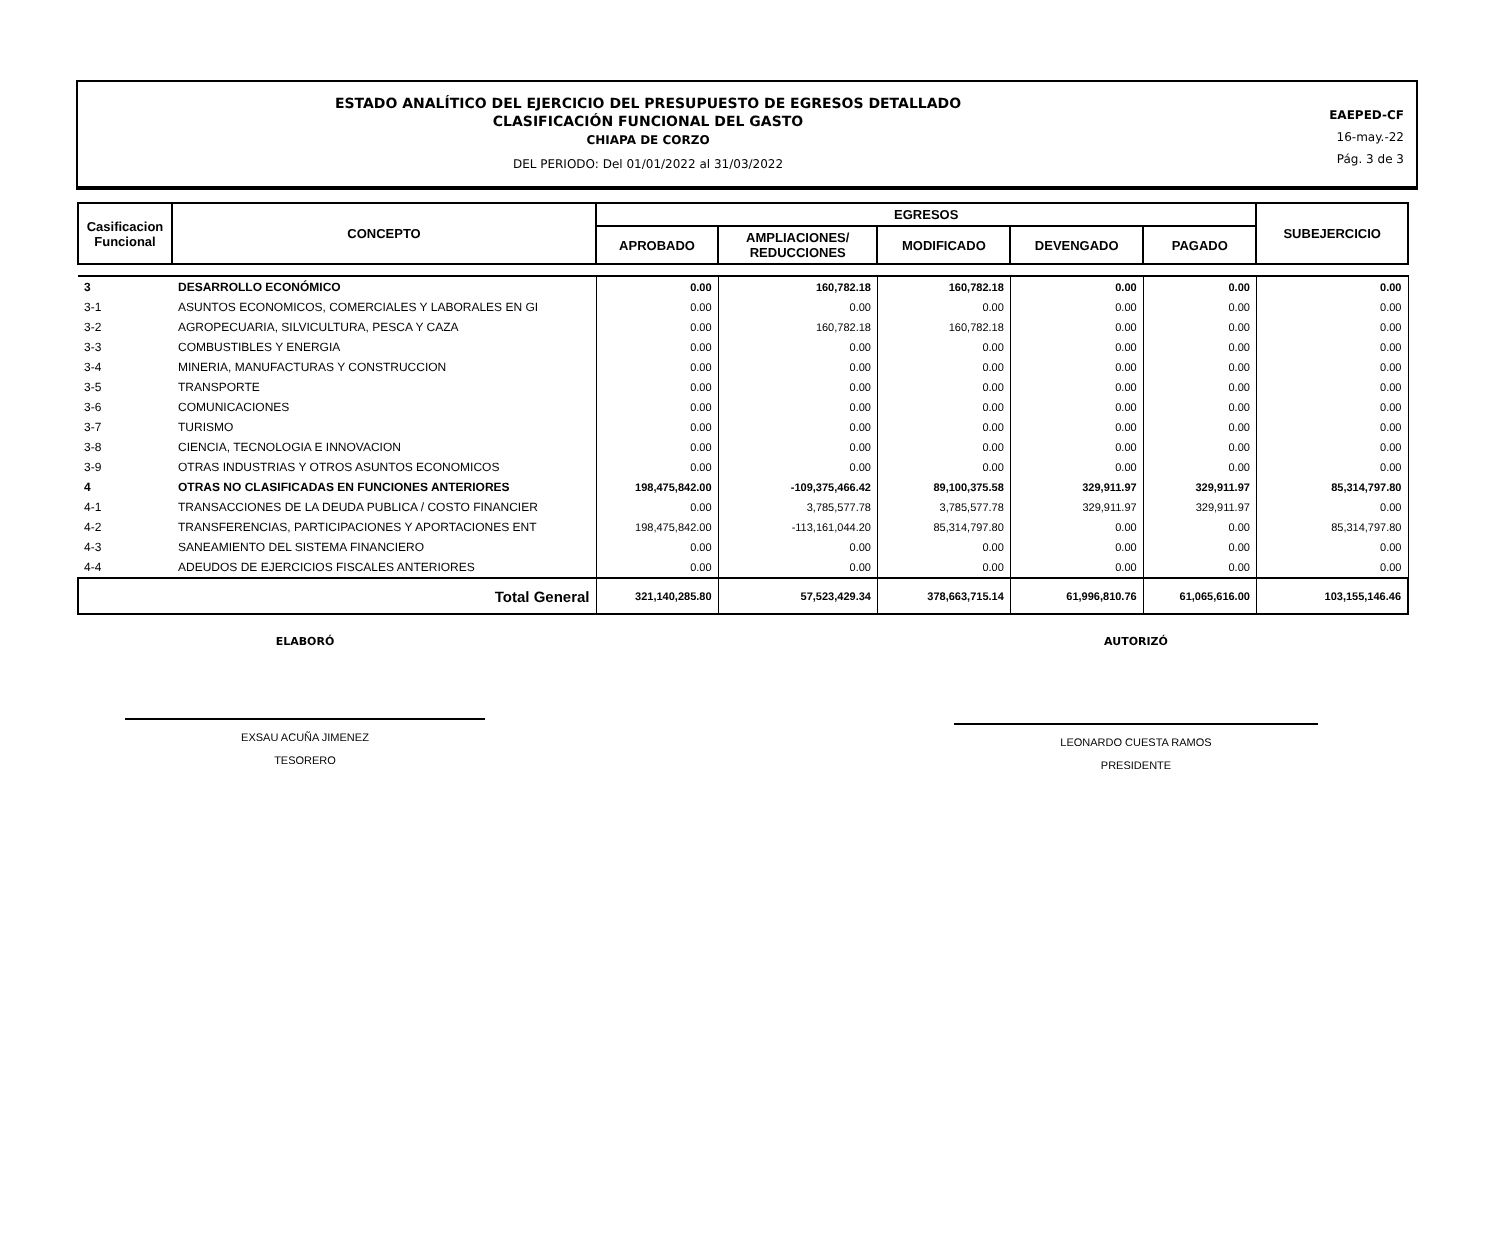ESTADO ANALÍTICO DEL EJERCICIO DEL PRESUPUESTO DE EGRESOS DETALLADO
CLASIFICACIÓN FUNCIONAL DEL GASTO
CHIAPA DE CORZO
DEL PERIODO: Del 01/01/2022 al 31/03/2022
EAEPED-CF
16-may.-22
Pág. 3 de 3
| Casificacion Funcional | CONCEPTO | EGRESOS | | | | | SUBEJERCICIO |
| --- | --- | --- | --- | --- | --- | --- | --- |
| | | APROBADO | AMPLIACIONES/ REDUCCIONES | MODIFICADO | DEVENGADO | PAGADO | |
| 3 | DESARROLLO ECONÓMICO | 0.00 | 160,782.18 | 160,782.18 | 0.00 | 0.00 | 0.00 |
| 3-1 | ASUNTOS ECONOMICOS, COMERCIALES Y LABORALES EN GI | 0.00 | 0.00 | 0.00 | 0.00 | 0.00 | 0.00 |
| 3-2 | AGROPECUARIA, SILVICULTURA, PESCA Y CAZA | 0.00 | 160,782.18 | 160,782.18 | 0.00 | 0.00 | 0.00 |
| 3-3 | COMBUSTIBLES Y ENERGIA | 0.00 | 0.00 | 0.00 | 0.00 | 0.00 | 0.00 |
| 3-4 | MINERIA, MANUFACTURAS Y CONSTRUCCION | 0.00 | 0.00 | 0.00 | 0.00 | 0.00 | 0.00 |
| 3-5 | TRANSPORTE | 0.00 | 0.00 | 0.00 | 0.00 | 0.00 | 0.00 |
| 3-6 | COMUNICACIONES | 0.00 | 0.00 | 0.00 | 0.00 | 0.00 | 0.00 |
| 3-7 | TURISMO | 0.00 | 0.00 | 0.00 | 0.00 | 0.00 | 0.00 |
| 3-8 | CIENCIA, TECNOLOGIA E INNOVACION | 0.00 | 0.00 | 0.00 | 0.00 | 0.00 | 0.00 |
| 3-9 | OTRAS INDUSTRIAS Y OTROS ASUNTOS ECONOMICOS | 0.00 | 0.00 | 0.00 | 0.00 | 0.00 | 0.00 |
| 4 | OTRAS NO CLASIFICADAS EN FUNCIONES ANTERIORES | 198,475,842.00 | -109,375,466.42 | 89,100,375.58 | 329,911.97 | 329,911.97 | 85,314,797.80 |
| 4-1 | TRANSACCIONES DE LA DEUDA PUBLICA / COSTO FINANCIER | 0.00 | 3,785,577.78 | 3,785,577.78 | 329,911.97 | 329,911.97 | 0.00 |
| 4-2 | TRANSFERENCIAS, PARTICIPACIONES Y APORTACIONES ENT | 198,475,842.00 | -113,161,044.20 | 85,314,797.80 | 0.00 | 0.00 | 85,314,797.80 |
| 4-3 | SANEAMIENTO DEL SISTEMA FINANCIERO | 0.00 | 0.00 | 0.00 | 0.00 | 0.00 | 0.00 |
| 4-4 | ADEUDOS DE EJERCICIOS FISCALES ANTERIORES | 0.00 | 0.00 | 0.00 | 0.00 | 0.00 | 0.00 |
| Total General | | 321,140,285.80 | 57,523,429.34 | 378,663,715.14 | 61,996,810.76 | 61,065,616.00 | 103,155,146.46 |
ELABORÓ
EXSAU ACUÑA JIMENEZ
TESORERO
AUTORIZÓ
LEONARDO CUESTA RAMOS
PRESIDENTE